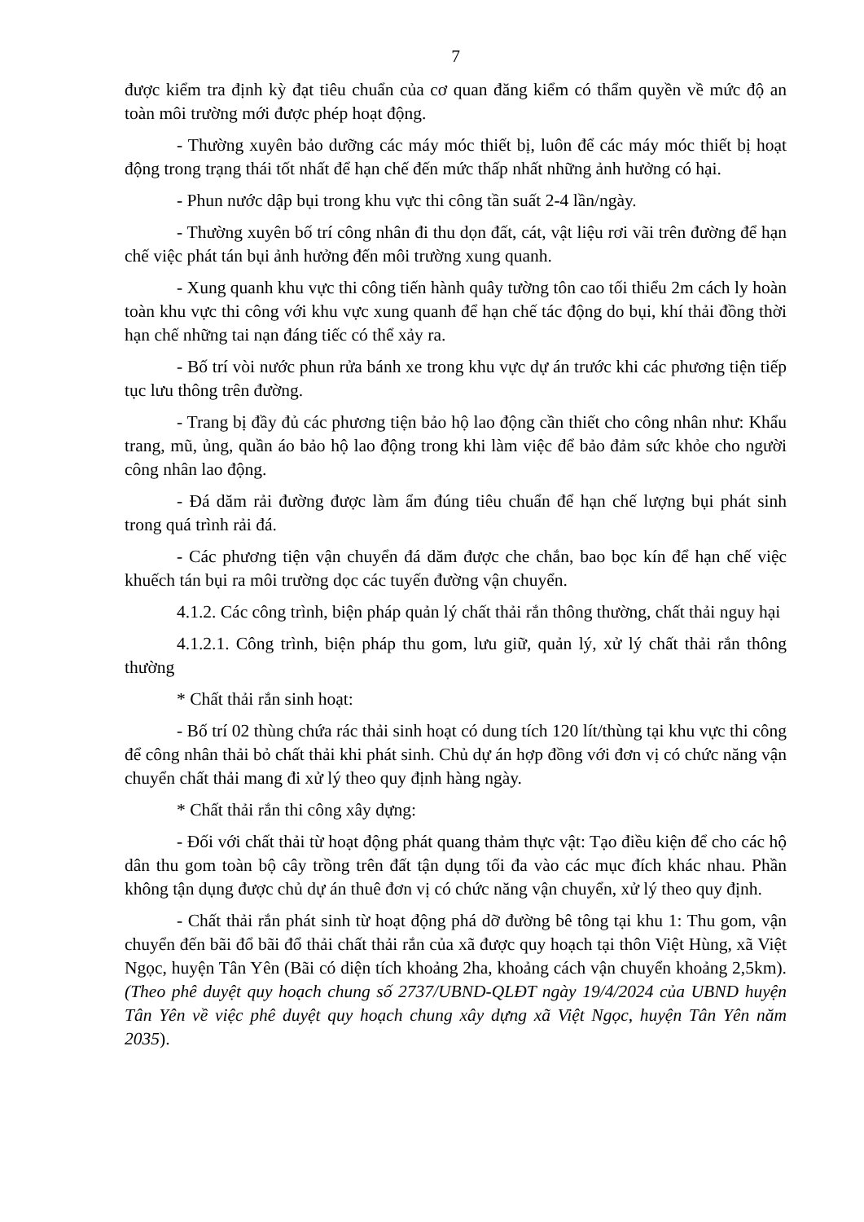7
được kiểm tra định kỳ đạt tiêu chuẩn của cơ quan đăng kiểm có thẩm quyền về mức độ an toàn môi trường mới được phép hoạt động.
- Thường xuyên bảo dưỡng các máy móc thiết bị, luôn để các máy móc thiết bị hoạt động trong trạng thái tốt nhất để hạn chế đến mức thấp nhất những ảnh hưởng có hại.
- Phun nước dập bụi trong khu vực thi công tần suất 2-4 lần/ngày.
- Thường xuyên bố trí công nhân đi thu dọn đất, cát, vật liệu rơi vãi trên đường để hạn chế việc phát tán bụi ảnh hưởng đến môi trường xung quanh.
- Xung quanh khu vực thi công tiến hành quây tường tôn cao tối thiểu 2m cách ly hoàn toàn khu vực thi công với khu vực xung quanh để hạn chế tác động do bụi, khí thải đồng thời hạn chế những tai nạn đáng tiếc có thể xảy ra.
- Bố trí vòi nước phun rửa bánh xe trong khu vực dự án trước khi các phương tiện tiếp tục lưu thông trên đường.
- Trang bị đầy đủ các phương tiện bảo hộ lao động cần thiết cho công nhân như: Khẩu trang, mũ, ủng, quần áo bảo hộ lao động trong khi làm việc để bảo đảm sức khỏe cho người công nhân lao động.
- Đá dăm rải đường được làm ẩm đúng tiêu chuẩn để hạn chế lượng bụi phát sinh trong quá trình rải đá.
- Các phương tiện vận chuyển đá dăm được che chắn, bao bọc kín để hạn chế việc khuếch tán bụi ra môi trường dọc các tuyến đường vận chuyển.
4.1.2. Các công trình, biện pháp quản lý chất thải rắn thông thường, chất thải nguy hại
4.1.2.1. Công trình, biện pháp thu gom, lưu giữ, quản lý, xử lý chất thải rắn thông thường
* Chất thải rắn sinh hoạt:
- Bố trí 02 thùng chứa rác thải sinh hoạt có dung tích 120 lít/thùng tại khu vực thi công để công nhân thải bỏ chất thải khi phát sinh. Chủ dự án hợp đồng với đơn vị có chức năng vận chuyển chất thải mang đi xử lý theo quy định hàng ngày.
* Chất thải rắn thi công xây dựng:
- Đối với chất thải từ hoạt động phát quang thảm thực vật: Tạo điều kiện để cho các hộ dân thu gom toàn bộ cây trồng trên đất tận dụng tối đa vào các mục đích khác nhau. Phần không tận dụng được chủ dự án thuê đơn vị có chức năng vận chuyển, xử lý theo quy định.
- Chất thải rắn phát sinh từ hoạt động phá dỡ đường bê tông tại khu 1: Thu gom, vận chuyển đến bãi đổ bãi đổ thải chất thải rắn của xã được quy hoạch tại thôn Việt Hùng, xã Việt Ngọc, huyện Tân Yên (Bãi có diện tích khoảng 2ha, khoảng cách vận chuyển khoảng 2,5km). (Theo phê duyệt quy hoạch chung số 2737/UBND-QLĐT ngày 19/4/2024 của UBND huyện Tân Yên về việc phê duyệt quy hoạch chung xây dựng xã Việt Ngọc, huyện Tân Yên năm 2035).